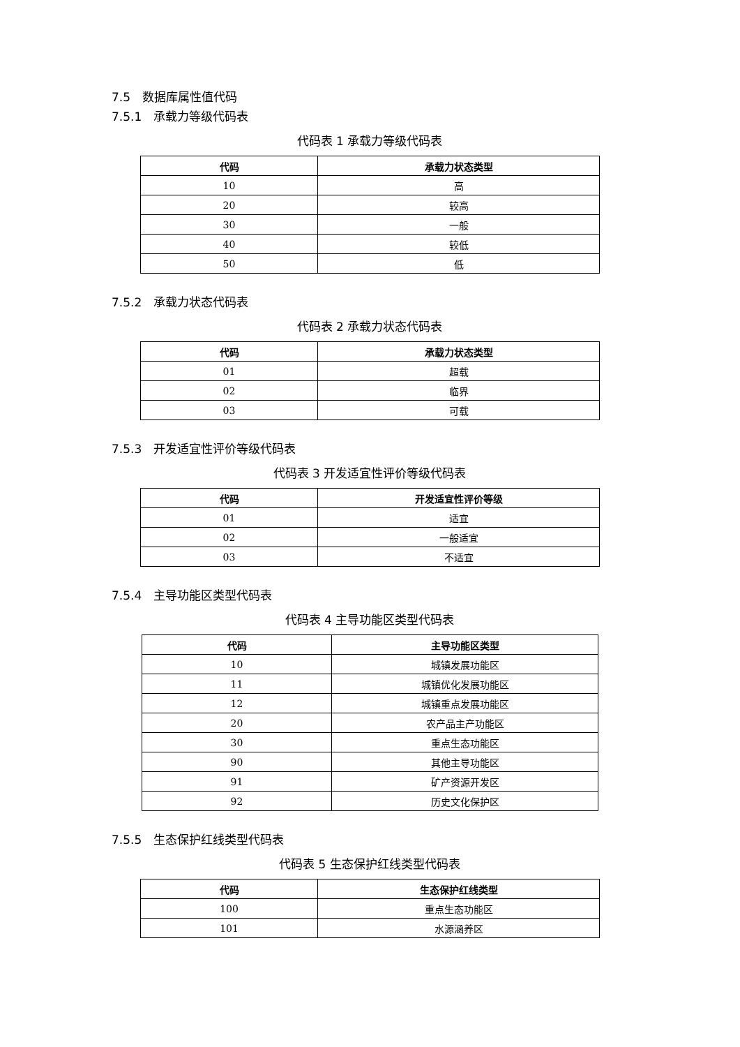7.5　数据库属性值代码
7.5.1　承载力等级代码表
代码表 1 承载力等级代码表
| 代码 | 承载力状态类型 |
| --- | --- |
| 10 | 高 |
| 20 | 较高 |
| 30 | 一般 |
| 40 | 较低 |
| 50 | 低 |
7.5.2　承载力状态代码表
代码表 2 承载力状态代码表
| 代码 | 承载力状态类型 |
| --- | --- |
| 01 | 超载 |
| 02 | 临界 |
| 03 | 可载 |
7.5.3　开发适宜性评价等级代码表
代码表 3 开发适宜性评价等级代码表
| 代码 | 开发适宜性评价等级 |
| --- | --- |
| 01 | 适宜 |
| 02 | 一般适宜 |
| 03 | 不适宜 |
7.5.4　主导功能区类型代码表
代码表 4 主导功能区类型代码表
| 代码 | 主导功能区类型 |
| --- | --- |
| 10 | 城镇发展功能区 |
| 11 | 城镇优化发展功能区 |
| 12 | 城镇重点发展功能区 |
| 20 | 农产品主产功能区 |
| 30 | 重点生态功能区 |
| 90 | 其他主导功能区 |
| 91 | 矿产资源开发区 |
| 92 | 历史文化保护区 |
7.5.5　生态保护红线类型代码表
代码表 5 生态保护红线类型代码表
| 代码 | 生态保护红线类型 |
| --- | --- |
| 100 | 重点生态功能区 |
| 101 | 水源涵养区 |